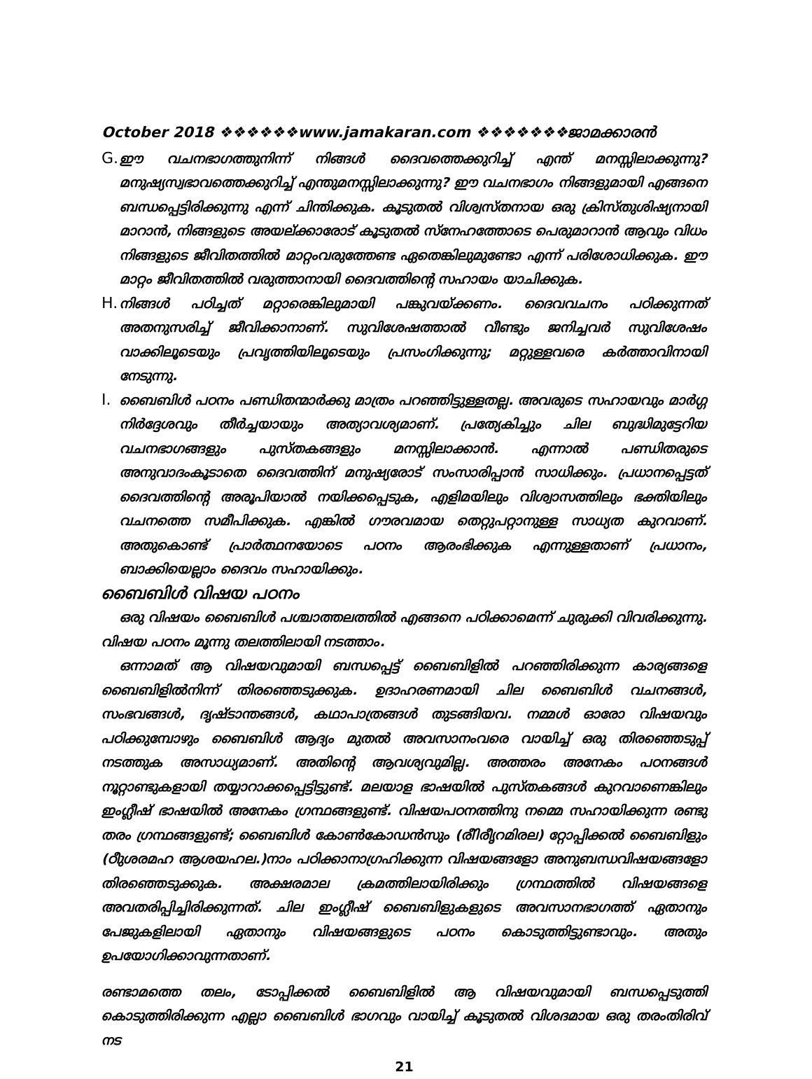October 2018 ❖❖❖❖❖❖www.jamakaran.com ❖❖❖❖❖❖❖ജാമക്കാരൻ
G.
ഈ വചനഭാഗത്തുനിന്ന് നിങ്ങൾ ദൈവത്തെക്കുറിച്ച് എന്ത് മനസ്സിലാക്കുന്നു? മനുഷ്യസ്വഭാവത്തെക്കുറിച്ച് എന്തുമനസ്സിലാക്കുന്നു? ഈ വചനഭാഗം നിങ്ങളുമായി എങ്ങനെ ബന്ധപ്പെട്ടിരിക്കുന്നു എന്ന് ചിന്തിക്കുക. കൂടുതൽ വിശ്വസ്തനായ ഒരു ക്രിസ്തുശിഷ്യനായി മാറാൻ, നിങ്ങളുടെ അയല്ക്കാരോട് കൂടുതൽ സ്നേഹത്തോടെ പെരുമാറാൻ ആവും വിധം നിങ്ങളുടെ ജീവിതത്തിൽ മാറ്റംവരുത്തേണ്ട ഏതെങ്കിലുമുണ്ടോ എന്ന് പരിശോധിക്കുക. ഈ മാറ്റം ജീവിതത്തിൽ വരുത്താനായി ദൈവത്തിന്റെ സഹായം യാചിക്കുക.
H.
നിങ്ങൾ പഠിച്ചത് മറ്റാരെങ്കിലുമായി പങ്കുവയ്ക്കണം. ദൈവവചനം പഠിക്കുന്നത് അതനുസരിച്ച് ജീവിക്കാനാണ്. സുവിശേഷത്താൽ വീണ്ടും ജനിച്ചവർ സുവിശേഷം വാക്കിലൂടെയും പ്രവൃത്തിയിലൂടെയും പ്രസംഗിക്കുന്നു; മറ്റുള്ളവരെ കർത്താവിനായി നേടുന്നു.
I.
ബൈബിൾ പഠനം പണ്ഡിതന്മാർക്കു മാത്രം പറഞ്ഞിട്ടുള്ളതല്ല. അവരുടെ സഹായവും മാർഗ്ഗ നിർദ്ദേശവും തീർച്ചയായും അത്യാവശ്യമാണ്. പ്രത്യേകിച്ചും ചില ബുദ്ധിമുട്ടേറിയ വചനഭാഗങ്ങളും പുസ്തകങ്ങളും മനസ്സിലാക്കാൻ. എന്നാൽ പണ്ഡിതരുടെ അനുവാദംകൂടാതെ ദൈവത്തിന് മനുഷ്യരോട് സംസാരിപ്പാൻ സാധിക്കും. പ്രധാനപ്പെട്ടത് ദൈവത്തിന്റെ അരൂപിയാൽ നയിക്കപ്പെടുക, എളിമയിലും വിശ്വാസത്തിലും ഭക്തിയിലും വചനത്തെ സമീപിക്കുക. എങ്കിൽ ഗൗരവമായ തെറ്റുപറ്റാനുള്ള സാധ്യത കുറവാണ്. അതുകൊണ്ട് പ്രാർത്ഥനയോടെ പഠനം ആരംഭിക്കുക എന്നുള്ളതാണ് പ്രധാനം, ബാക്കിയെല്ലാം ദൈവം സഹായിക്കും.
ബൈബിൾ വിഷയ പഠനം
ഒരു വിഷയം ബൈബിൾ പശ്ചാത്തലത്തിൽ എങ്ങനെ പഠിക്കാമെന്ന് ചുരുക്കി വിവരിക്കുന്നു. വിഷയ പഠനം മൂന്നു തലത്തിലായി നടത്താം.
ഒന്നാമത് ആ വിഷയവുമായി ബന്ധപ്പെട്ട് ബൈബിളിൽ പറഞ്ഞിരിക്കുന്ന കാര്യങ്ങളെ ബൈബിളിൽനിന്ന് തിരഞ്ഞെടുക്കുക. ഉദാഹരണമായി ചില ബൈബിൾ വചനങ്ങൾ, സംഭവങ്ങൾ, ദൃഷ്ടാന്തങ്ങൾ, കഥാപാത്രങ്ങൾ തുടങ്ങിയവ. നമ്മൾ ഓരോ വിഷയവും പഠിക്കുമ്പോഴും ബൈബിൾ ആദ്യം മുതൽ അവസാനംവരെ വായിച്ച് ഒരു തിരഞ്ഞെടുപ്പ് നടത്തുക അസാധ്യമാണ്. അതിന്റെ ആവശ്യവുമില്ല. അത്തരം അനേകം പഠനങ്ങൾ നൂറ്റാണ്ടുകളായി തയ്യാറാക്കപ്പെട്ടിട്ടുണ്ട്. മലയാള ഭാഷയിൽ പുസ്തകങ്ങൾ കുറവാണെങ്കിലും ഇംഗ്ലീഷ് ഭാഷയിൽ അനേകം ഗ്രന്ഥങ്ങളുണ്ട്. വിഷയപഠനത്തിനു നമ്മെ സഹായിക്കുന്ന രണ്ടു തരം ഗ്രന്ഥങ്ങളുണ്ട്; ബൈബിൾ കോൺകോഡൻസും (രീിരീൃറമിരല) റ്റോപ്പിക്കൽ ബൈബിളും (ഠീുശരമഹ ആശയഹല.)നാം പഠിക്കാനാഗ്രഹിക്കുന്ന വിഷയങ്ങളോ അനുബന്ധവിഷയങ്ങളോ തിരഞ്ഞെടുക്കുക. അക്ഷരമാല ക്രമത്തിലായിരിക്കും ഗ്രന്ഥത്തിൽ വിഷയങ്ങളെ അവതരിപ്പിച്ചിരിക്കുന്നത്. ചില ഇംഗ്ലീഷ് ബൈബിളുകളുടെ അവസാനഭാഗത്ത് ഏതാനും പേജുകളിലായി ഏതാനും വിഷയങ്ങളുടെ പഠനം കൊടുത്തിട്ടുണ്ടാവും. അതും ഉപയോഗിക്കാവുന്നതാണ്.
രണ്ടാമത്തെ തലം, ടോപ്പിക്കൽ ബൈബിളിൽ ആ വിഷയവുമായി ബന്ധപ്പെടുത്തി കൊടുത്തിരിക്കുന്ന എല്ലാ ബൈബിൾ ഭാഗവും വായിച്ച് കൂടുതൽ വിശദമായ ഒരു തരംതിരിവ് നട
21